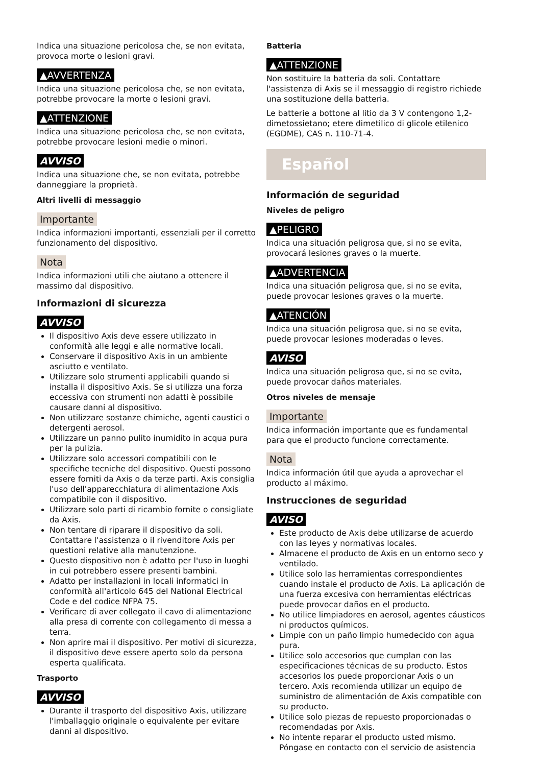Indica una situazione pericolosa che, se non evitata, provoca morte o lesioni gravi.
▲AVVERTENZA
Indica una situazione pericolosa che, se non evitata, potrebbe provocare la morte o lesioni gravi.
▲ATTENZIONE
Indica una situazione pericolosa che, se non evitata, potrebbe provocare lesioni medie o minori.
AVVISO
Indica una situazione che, se non evitata, potrebbe danneggiare la proprietà.
Altri livelli di messaggio
Importante
Indica informazioni importanti, essenziali per il corretto funzionamento del dispositivo.
Nota
Indica informazioni utili che aiutano a ottenere il massimo dal dispositivo.
Informazioni di sicurezza
AVVISO
Il dispositivo Axis deve essere utilizzato in conformità alle leggi e alle normative locali.
Conservare il dispositivo Axis in un ambiente asciutto e ventilato.
Utilizzare solo strumenti applicabili quando si installa il dispositivo Axis. Se si utilizza una forza eccessiva con strumenti non adatti è possibile causare danni al dispositivo.
Non utilizzare sostanze chimiche, agenti caustici o detergenti aerosol.
Utilizzare un panno pulito inumidito in acqua pura per la pulizia.
Utilizzare solo accessori compatibili con le specifiche tecniche del dispositivo. Questi possono essere forniti da Axis o da terze parti. Axis consiglia l'uso dell'apparecchiatura di alimentazione Axis compatibile con il dispositivo.
Utilizzare solo parti di ricambio fornite o consigliate da Axis.
Non tentare di riparare il dispositivo da soli. Contattare l'assistenza o il rivenditore Axis per questioni relative alla manutenzione.
Questo dispositivo non è adatto per l'uso in luoghi in cui potrebbero essere presenti bambini.
Adatto per installazioni in locali informatici in conformità all'articolo 645 del National Electrical Code e del codice NFPA 75.
Verificare di aver collegato il cavo di alimentazione alla presa di corrente con collegamento di messa a terra.
Non aprire mai il dispositivo. Per motivi di sicurezza, il dispositivo deve essere aperto solo da persona esperta qualificata.
Trasporto
AVVISO
Durante il trasporto del dispositivo Axis, utilizzare l'imballaggio originale o equivalente per evitare danni al dispositivo.
Batteria
▲ATTENZIONE
Non sostituire la batteria da soli. Contattare l'assistenza di Axis se il messaggio di registro richiede una sostituzione della batteria.
Le batterie a bottone al litio da 3 V contengono 1,2-dimetossietano; etere dimetilico di glicole etilenico (EGDME), CAS n. 110-71-4.
Español
Información de seguridad
Niveles de peligro
▲PELIGRO
Indica una situación peligrosa que, si no se evita, provocará lesiones graves o la muerte.
▲ADVERTENCIA
Indica una situación peligrosa que, si no se evita, puede provocar lesiones graves o la muerte.
▲ATENCIÓN
Indica una situación peligrosa que, si no se evita, puede provocar lesiones moderadas o leves.
AVISO
Indica una situación peligrosa que, si no se evita, puede provocar daños materiales.
Otros niveles de mensaje
Importante
Indica información importante que es fundamental para que el producto funcione correctamente.
Nota
Indica información útil que ayuda a aprovechar el producto al máximo.
Instrucciones de seguridad
AVISO
Este producto de Axis debe utilizarse de acuerdo con las leyes y normativas locales.
Almacene el producto de Axis en un entorno seco y ventilado.
Utilice solo las herramientas correspondientes cuando instale el producto de Axis. La aplicación de una fuerza excesiva con herramientas eléctricas puede provocar daños en el producto.
No utilice limpiadores en aerosol, agentes cáusticos ni productos químicos.
Limpie con un paño limpio humedecido con agua pura.
Utilice solo accesorios que cumplan con las especificaciones técnicas de su producto. Estos accesorios los puede proporcionar Axis o un tercero. Axis recomienda utilizar un equipo de suministro de alimentación de Axis compatible con su producto.
Utilice solo piezas de repuesto proporcionadas o recomendadas por Axis.
No intente reparar el producto usted mismo. Póngase en contacto con el servicio de asistencia